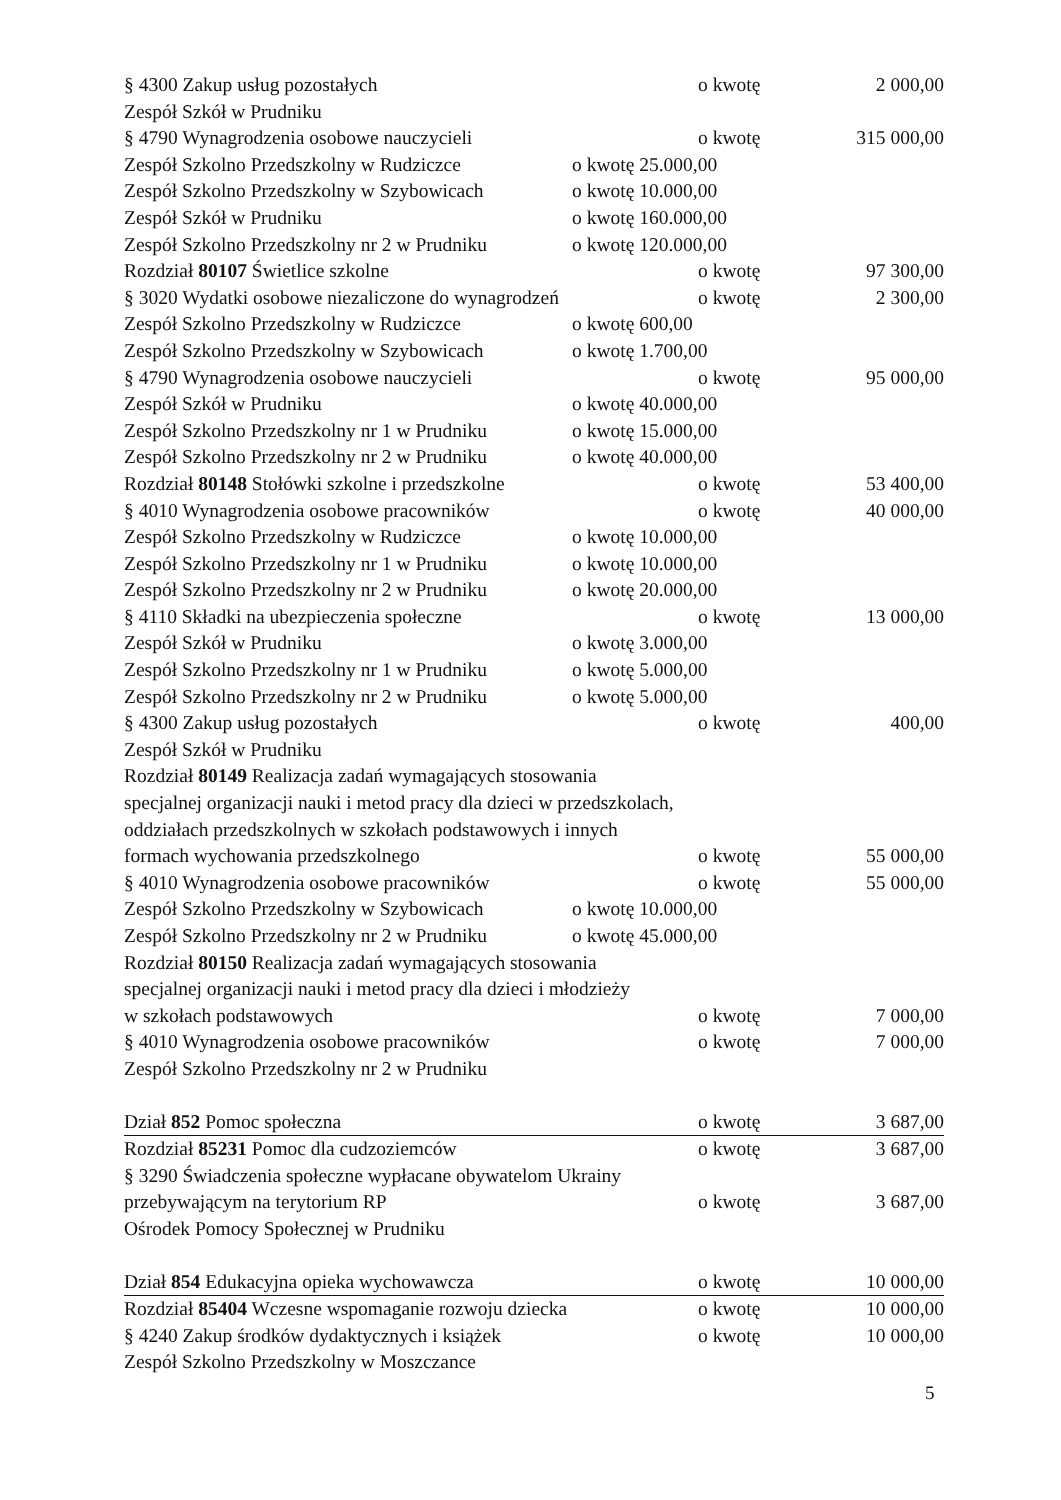§ 4300 Zakup usług pozostałych o kwotę 2 000,00
Zespół Szkół w Prudniku
§ 4790 Wynagrodzenia osobowe nauczycieli o kwotę 315 000,00
Zespół Szkolno Przedszkolny w Rudziczce o kwotę 25.000,00
Zespół Szkolno Przedszkolny w Szybowicach o kwotę 10.000,00
Zespół Szkół w Prudniku o kwotę 160.000,00
Zespół Szkolno Przedszkolny nr 2 w Prudniku o kwotę 120.000,00
Rozdział 80107 Świetlice szkolne o kwotę 97 300,00
§ 3020 Wydatki osobowe niezaliczone do wynagrodzeń o kwotę 2 300,00
Zespół Szkolno Przedszkolny w Rudziczce o kwotę 600,00
Zespół Szkolno Przedszkolny w Szybowicach o kwotę 1.700,00
§ 4790 Wynagrodzenia osobowe nauczycieli o kwotę 95 000,00
Zespół Szkół w Prudniku o kwotę 40.000,00
Zespół Szkolno Przedszkolny nr 1 w Prudniku o kwotę 15.000,00
Zespół Szkolno Przedszkolny nr 2 w Prudniku o kwotę 40.000,00
Rozdział 80148 Stołówki szkolne i przedszkolne o kwotę 53 400,00
§ 4010 Wynagrodzenia osobowe pracowników o kwotę 40 000,00
Zespół Szkolno Przedszkolny w Rudziczce o kwotę 10.000,00
Zespół Szkolno Przedszkolny nr 1 w Prudniku o kwotę 10.000,00
Zespół Szkolno Przedszkolny nr 2 w Prudniku o kwotę 20.000,00
§ 4110 Składki na ubezpieczenia społeczne o kwotę 13 000,00
Zespół Szkół w Prudniku o kwotę 3.000,00
Zespół Szkolno Przedszkolny nr 1 w Prudniku o kwotę 5.000,00
Zespół Szkolno Przedszkolny nr 2 w Prudniku o kwotę 5.000,00
§ 4300 Zakup usług pozostałych o kwotę 400,00
Zespół Szkół w Prudniku
Rozdział 80149 Realizacja zadań wymagających stosowania
specjalnej organizacji nauki i metod pracy dla dzieci w przedszkolach,
oddziałach przedszkolnych w szkołach podstawowych i innych
formach wychowania przedszkolnego o kwotę 55 000,00
§ 4010 Wynagrodzenia osobowe pracowników o kwotę 55 000,00
Zespół Szkolno Przedszkolny w Szybowicach o kwotę 10.000,00
Zespół Szkolno Przedszkolny nr 2 w Prudniku o kwotę 45.000,00
Rozdział 80150 Realizacja zadań wymagających stosowania
specjalnej organizacji nauki i metod pracy dla dzieci i młodzieży
w szkołach podstawowych o kwotę 7 000,00
§ 4010 Wynagrodzenia osobowe pracowników o kwotę 7 000,00
Zespół Szkolno Przedszkolny nr 2 w Prudniku
Dział 852 Pomoc społeczna o kwotę 3 687,00
Rozdział 85231 Pomoc dla cudzoziemców o kwotę 3 687,00
§ 3290 Świadczenia społeczne wypłacane obywatelom Ukrainy
przebywającym na terytorium RP o kwotę 3 687,00
Ośrodek Pomocy Społecznej w Prudniku
Dział 854 Edukacyjna opieka wychowawcza o kwotę 10 000,00
Rozdział 85404 Wczesne wspomaganie rozwoju dziecka o kwotę 10 000,00
§ 4240 Zakup środków dydaktycznych i książek o kwotę 10 000,00
Zespół Szkolno Przedszkolny w Moszczance
5